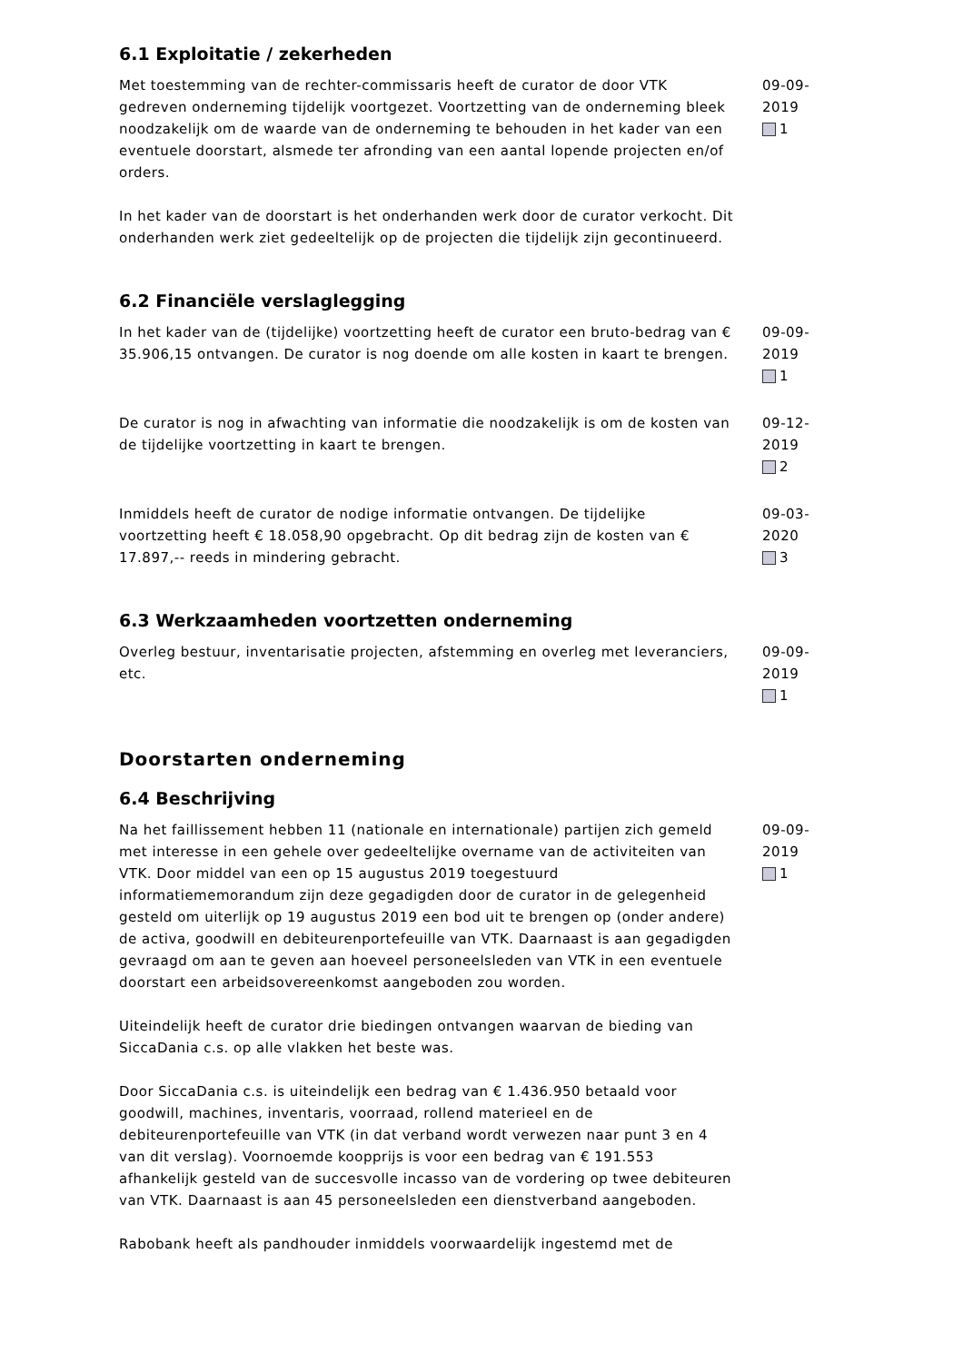6.1 Exploitatie / zekerheden
Met toestemming van de rechter-commissaris heeft de curator de door VTK gedreven onderneming tijdelijk voortgezet. Voortzetting van de onderneming bleek noodzakelijk om de waarde van de onderneming te behouden in het kader van een eventuele doorstart, alsmede ter afronding van een aantal lopende projecten en/of orders.
In het kader van de doorstart is het onderhanden werk door de curator verkocht. Dit onderhanden werk ziet gedeeltelijk op de projecten die tijdelijk zijn gecontinueerd.
09-09-2019
1
6.2 Financiële verslaglegging
In het kader van de (tijdelijke) voortzetting heeft de curator een bruto-bedrag van € 35.906,15 ontvangen. De curator is nog doende om alle kosten in kaart te brengen.
09-09-2019
1
De curator is nog in afwachting van informatie die noodzakelijk is om de kosten van de tijdelijke voortzetting in kaart te brengen.
09-12-2019
2
Inmiddels heeft de curator de nodige informatie ontvangen. De tijdelijke voortzetting heeft € 18.058,90 opgebracht. Op dit bedrag zijn de kosten van € 17.897,-- reeds in mindering gebracht.
09-03-2020
3
6.3 Werkzaamheden voortzetten onderneming
Overleg bestuur, inventarisatie projecten, afstemming en overleg met leveranciers, etc.
09-09-2019
1
Doorstarten onderneming
6.4 Beschrijving
Na het faillissement hebben 11 (nationale en internationale) partijen zich gemeld met interesse in een gehele over gedeeltelijke overname van de activiteiten van VTK. Door middel van een op 15 augustus 2019 toegestuurd informatiememorandum zijn deze gegadigden door de curator in de gelegenheid gesteld om uiterlijk op 19 augustus 2019 een bod uit te brengen op (onder andere) de activa, goodwill en debiteurenportefeuille van VTK. Daarnaast is aan gegadigden gevraagd om aan te geven aan hoeveel personeelsleden van VTK in een eventuele doorstart een arbeidsovereenkomst aangeboden zou worden.
Uiteindelijk heeft de curator drie biedingen ontvangen waarvan de bieding van SiccaDania c.s. op alle vlakken het beste was.
Door SiccaDania c.s. is uiteindelijk een bedrag van € 1.436.950 betaald voor goodwill, machines, inventaris, voorraad, rollend materieel en de debiteurenportefeuille van VTK (in dat verband wordt verwezen naar punt 3 en 4 van dit verslag). Voornoemde koopprijs is voor een bedrag van € 191.553 afhankelijk gesteld van de succesvolle incasso van de vordering op twee debiteuren van VTK. Daarnaast is aan 45 personeelsleden een dienstverband aangeboden.
Rabobank heeft als pandhouder inmiddels voorwaardelijk ingestemd met de
09-09-2019
1